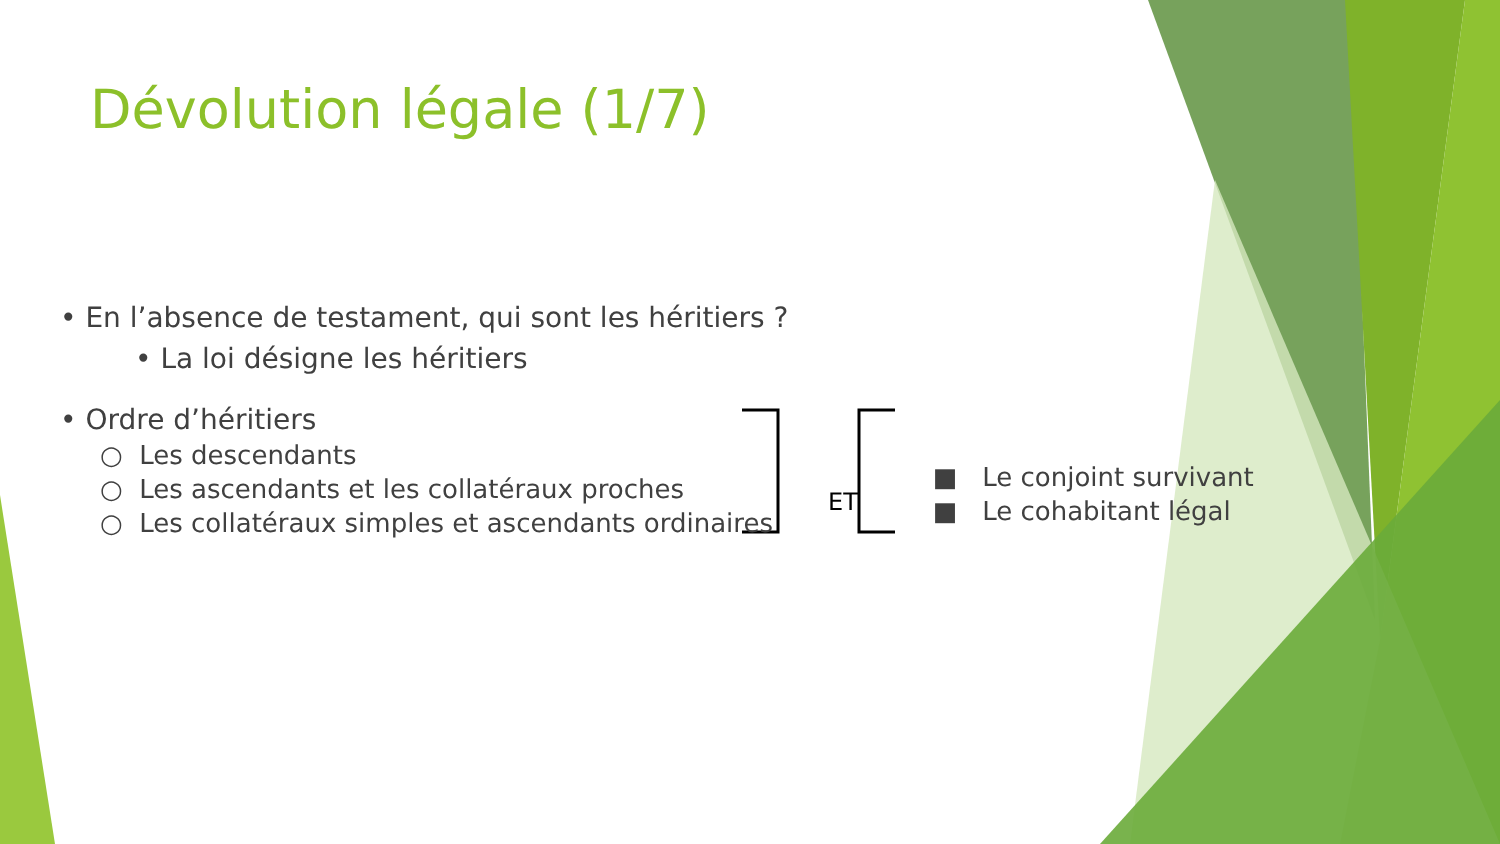Dévolution légale (1/7)
• En l’absence de testament, qui sont les héritiers ?
• La loi désigne les héritiers
• Ordre d’héritiers
○ Les descendants
○ Les ascendants et les collatéraux proches
○ Les collatéraux simples et ascendants ordinaires
ET
■ Le conjoint survivant
■ Le cohabitant légal